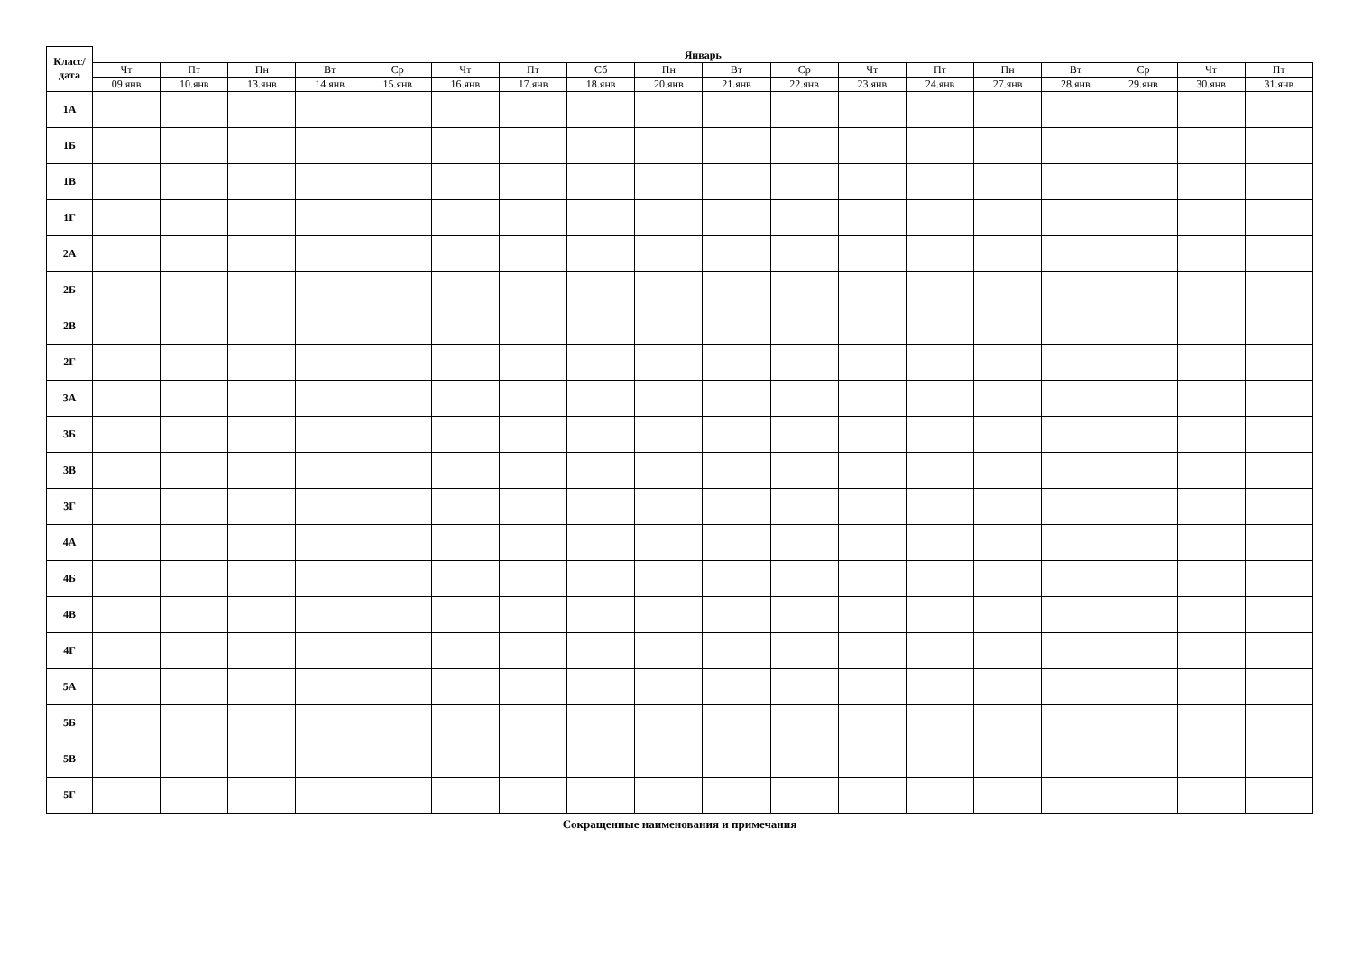| Класс/ дата | Январь | | | | | | | | | | | | | | | | | |
| --- | --- | --- | --- | --- | --- | --- | --- | --- | --- | --- | --- | --- | --- | --- | --- | --- | --- | --- |
| | Чт | Пт | Пн | Вт | Ср | Чт | Пт | Сб | Пн | Вт | Ср | Чт | Пт | Пн | Вт | Ср | Чт | Пт |
| | 09.янв | 10.янв | 13.янв | 14.янв | 15.янв | 16.янв | 17.янв | 18.янв | 20.янв | 21.янв | 22.янв | 23.янв | 24.янв | 27.янв | 28.янв | 29.янв | 30.янв | 31.янв |
| 1А | | | | | | | | | | | | | | | | | | |
| 1Б | | | | | | | | | | | | | | | | | | |
| 1В | | | | | | | | | | | | | | | | | | |
| 1Г | | | | | | | | | | | | | | | | | | |
| 2А | | | | | | | | | | | | | | | | | | |
| 2Б | | | | | | | | | | | | | | | | | | |
| 2В | | | | | | | | | | | | | | | | | | |
| 2Г | | | | | | | | | | | | | | | | | | |
| 3А | | | | | | | | | | | | | | | | | | |
| 3Б | | | | | | | | | | | | | | | | | | |
| 3В | | | | | | | | | | | | | | | | | | |
| 3Г | | | | | | | | | | | | | | | | | | |
| 4А | | | | | | | | | | | | | | | | | | |
| 4Б | | | | | | | | | | | | | | | | | | |
| 4В | | | | | | | | | | | | | | | | | | |
| 4Г | | | | | | | | | | | | | | | | | | |
| 5А | | | | | | | | | | | | | | | | | | |
| 5Б | | | | | | | | | | | | | | | | | | |
| 5В | | | | | | | | | | | | | | | | | | |
| 5Г | | | | | | | | | | | | | | | | | | |
Сокращенные наименования и примечания